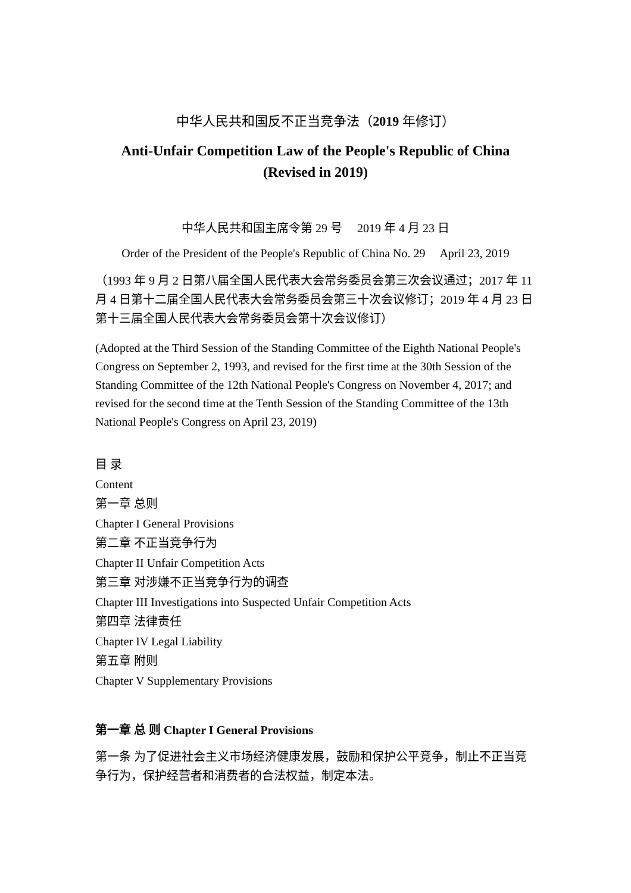中华人民共和国反不正当竞争法（2019 年修订）
Anti-Unfair Competition Law of the People's Republic of China
(Revised in 2019)
中华人民共和国主席令第 29 号 2019 年 4 月 23 日
Order of the President of the People's Republic of China No. 29 April 23, 2019
（1993 年 9 月 2 日第八届全国人民代表大会常务委员会第三次会议通过；2017 年 11 月 4 日第十二届全国人民代表大会常务委员会第三十次会议修订；2019 年 4 月 23 日第十三届全国人民代表大会常务委员会第十次会议修订）
(Adopted at the Third Session of the Standing Committee of the Eighth National People's Congress on September 2, 1993, and revised for the first time at the 30th Session of the Standing Committee of the 12th National People's Congress on November 4, 2017; and revised for the second time at the Tenth Session of the Standing Committee of the 13th National People's Congress on April 23, 2019)
目 录
Content
第一章 总则
Chapter I General Provisions
第二章 不正当竞争行为
Chapter II Unfair Competition Acts
第三章 对涉嫌不正当竞争行为的调查
Chapter III Investigations into Suspected Unfair Competition Acts
第四章 法律责任
Chapter IV Legal Liability
第五章 附则
Chapter V Supplementary Provisions
第一章 总 则 Chapter I General Provisions
第一条 为了促进社会主义市场经济健康发展，鼓励和保护公平竞争，制止不正当竞争行为，保护经营者和消费者的合法权益，制定本法。